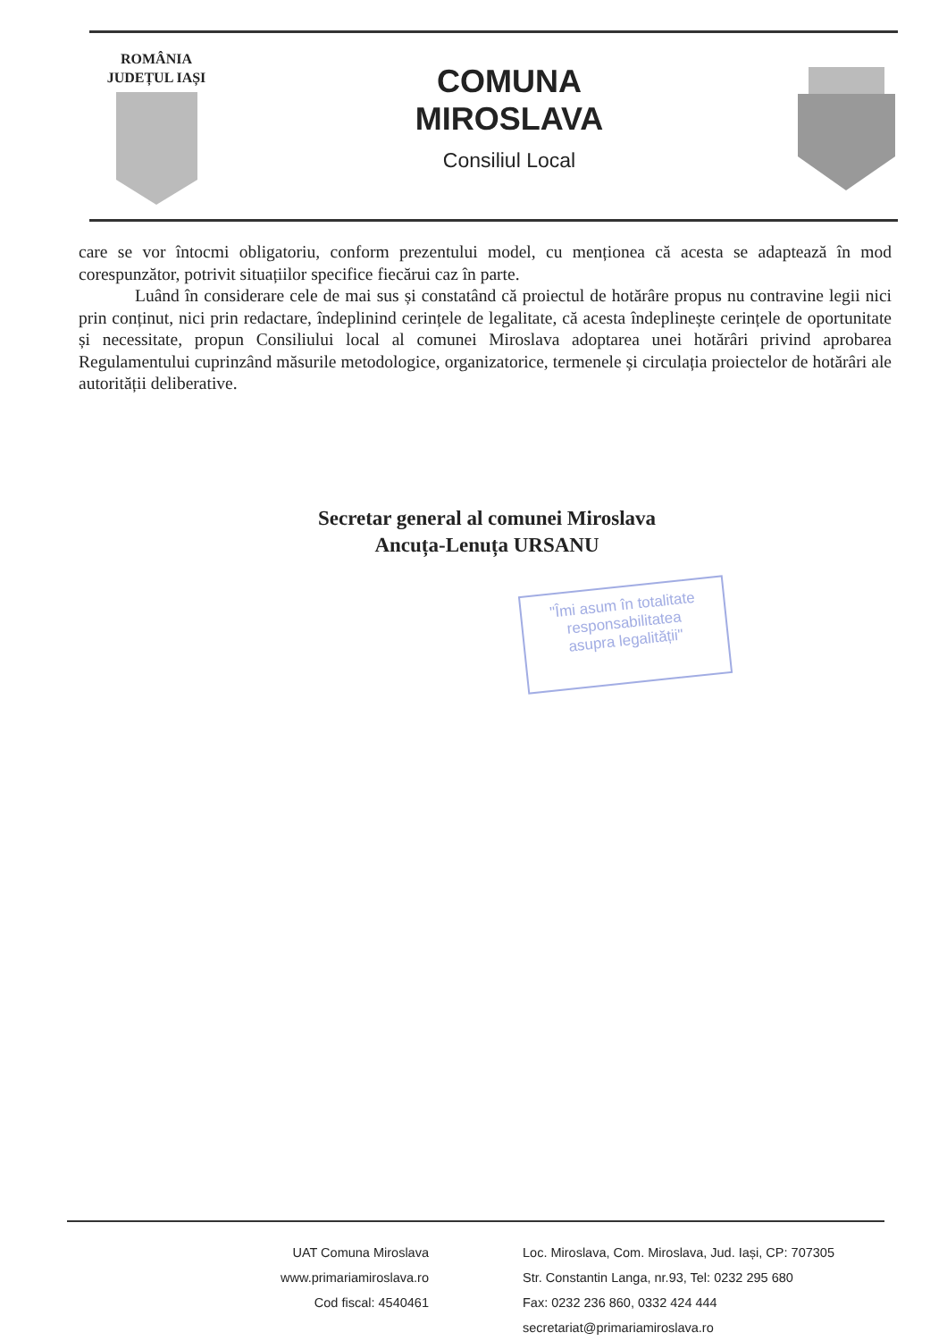ROMÂNIA
JUDEȚUL IAȘI
COMUNA
MIROSLAVA
Consiliul Local
care se vor întocmi obligatoriu, conform prezentului model, cu menționea că acesta se adaptează în mod corespunzător, potrivit situațiilor specifice fiecărui caz în parte.
Luând în considerare cele de mai sus și constatând că proiectul de hotărâre propus nu contravine legii nici prin conținut, nici prin redactare, îndeplinind cerințele de legalitate, că acesta îndeplinește cerințele de oportunitate și necessitate, propun Consiliului local al comunei Miroslava adoptarea unei hotărâri privind aprobarea Regulamentului cuprinzând măsurile metodologice, organizatorice, termenele și circulația proiectelor de hotărâri ale autorității deliberative.
Secretar general al comunei Miroslava
Ancuța-Lenuța URSANU
"Îmi asum în totalitate
responsabilitatea
asupra legalității"
UAT Comuna Miroslava
www.primariamiroslava.ro
Cod fiscal: 4540461
Loc. Miroslava, Com. Miroslava, Jud. Iași, CP: 707305
Str. Constantin Langa, nr.93, Tel: 0232 295 680
Fax: 0232 236 860, 0332 424 444
secretariat@primariamiroslava.ro